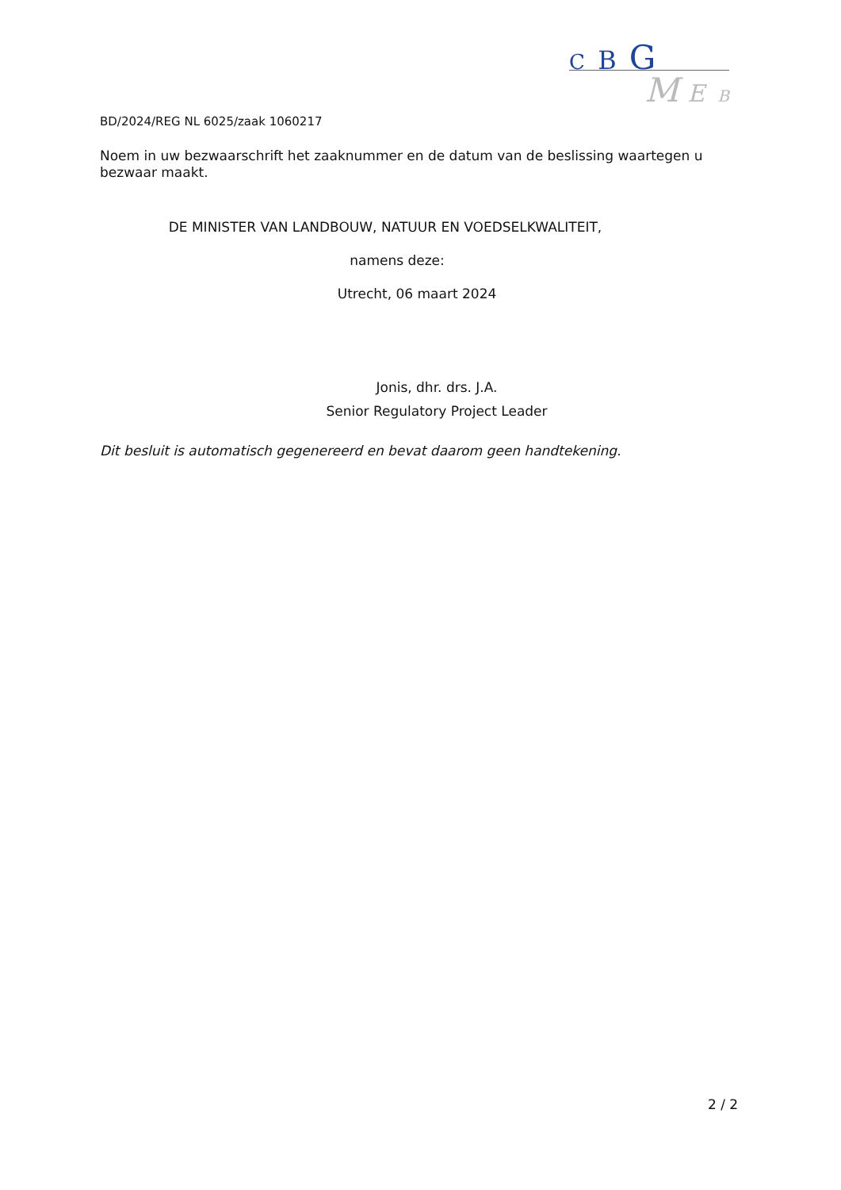C B G
M E B
BD/2024/REG NL 6025/zaak 1060217
Noem in uw bezwaarschrift het zaaknummer en de datum van de beslissing waartegen u bezwaar maakt.
DE MINISTER VAN LANDBOUW, NATUUR EN VOEDSELKWALITEIT,
namens deze:
Utrecht, 06 maart 2024
Jonis, dhr. drs. J.A.
Senior Regulatory Project Leader
Dit besluit is automatisch gegenereerd en bevat daarom geen handtekening.
2 / 2